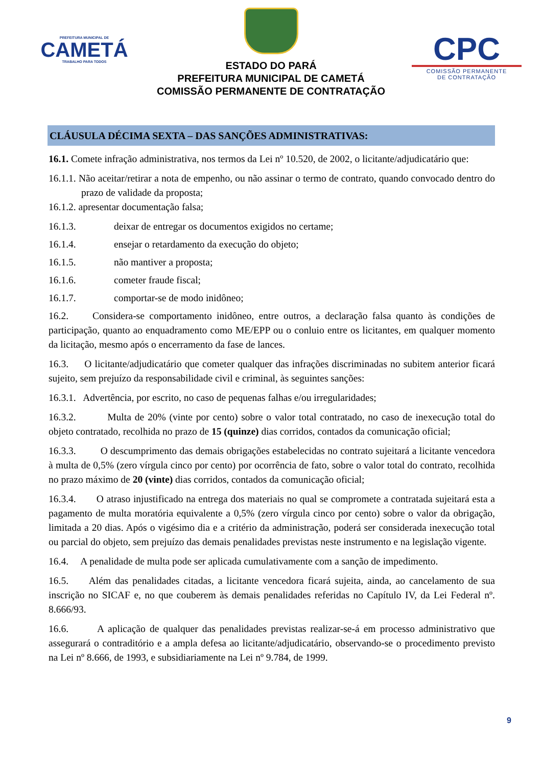PREFEITURA MUNICIPAL DE
CAMETÁ
TRABALHO PARA TODOS
ESTADO DO PARÁ
PREFEITURA MUNICIPAL DE CAMETÁ
COMISSÃO PERMANENTE DE CONTRATAÇÃO
CPC
COMISSÃO PERMANENTE
DE CONTRATAÇÃO
CLÁUSULA DÉCIMA SEXTA – DAS SANÇÕES ADMINISTRATIVAS:
16.1. Comete infração administrativa, nos termos da Lei nº 10.520, de 2002, o licitante/adjudicatário que:
16.1.1. Não aceitar/retirar a nota de empenho, ou não assinar o termo de contrato, quando convocado dentro do prazo de validade da proposta;
16.1.2. apresentar documentação falsa;
16.1.3. deixar de entregar os documentos exigidos no certame;
16.1.4. ensejar o retardamento da execução do objeto;
16.1.5. não mantiver a proposta;
16.1.6. cometer fraude fiscal;
16.1.7. comportar-se de modo inidôneo;
16.2. Considera-se comportamento inidôneo, entre outros, a declaração falsa quanto às condições de participação, quanto ao enquadramento como ME/EPP ou o conluio entre os licitantes, em qualquer momento da licitação, mesmo após o encerramento da fase de lances.
16.3. O licitante/adjudicatário que cometer qualquer das infrações discriminadas no subitem anterior ficará sujeito, sem prejuízo da responsabilidade civil e criminal, às seguintes sanções:
16.3.1. Advertência, por escrito, no caso de pequenas falhas e/ou irregularidades;
16.3.2. Multa de 20% (vinte por cento) sobre o valor total contratado, no caso de inexecução total do objeto contratado, recolhida no prazo de 15 (quinze) dias corridos, contados da comunicação oficial;
16.3.3. O descumprimento das demais obrigações estabelecidas no contrato sujeitará a licitante vencedora à multa de 0,5% (zero vírgula cinco por cento) por ocorrência de fato, sobre o valor total do contrato, recolhida no prazo máximo de 20 (vinte) dias corridos, contados da comunicação oficial;
16.3.4. O atraso injustificado na entrega dos materiais no qual se compromete a contratada sujeitará esta a pagamento de multa moratória equivalente a 0,5% (zero vírgula cinco por cento) sobre o valor da obrigação, limitada a 20 dias. Após o vigésimo dia e a critério da administração, poderá ser considerada inexecução total ou parcial do objeto, sem prejuízo das demais penalidades previstas neste instrumento e na legislação vigente.
16.4. A penalidade de multa pode ser aplicada cumulativamente com a sanção de impedimento.
16.5. Além das penalidades citadas, a licitante vencedora ficará sujeita, ainda, ao cancelamento de sua inscrição no SICAF e, no que couberem às demais penalidades referidas no Capítulo IV, da Lei Federal nº. 8.666/93.
16.6. A aplicação de qualquer das penalidades previstas realizar-se-á em processo administrativo que assegurará o contraditório e a ampla defesa ao licitante/adjudicatário, observando-se o procedimento previsto na Lei nº 8.666, de 1993, e subsidiariamente na Lei nº 9.784, de 1999.
9